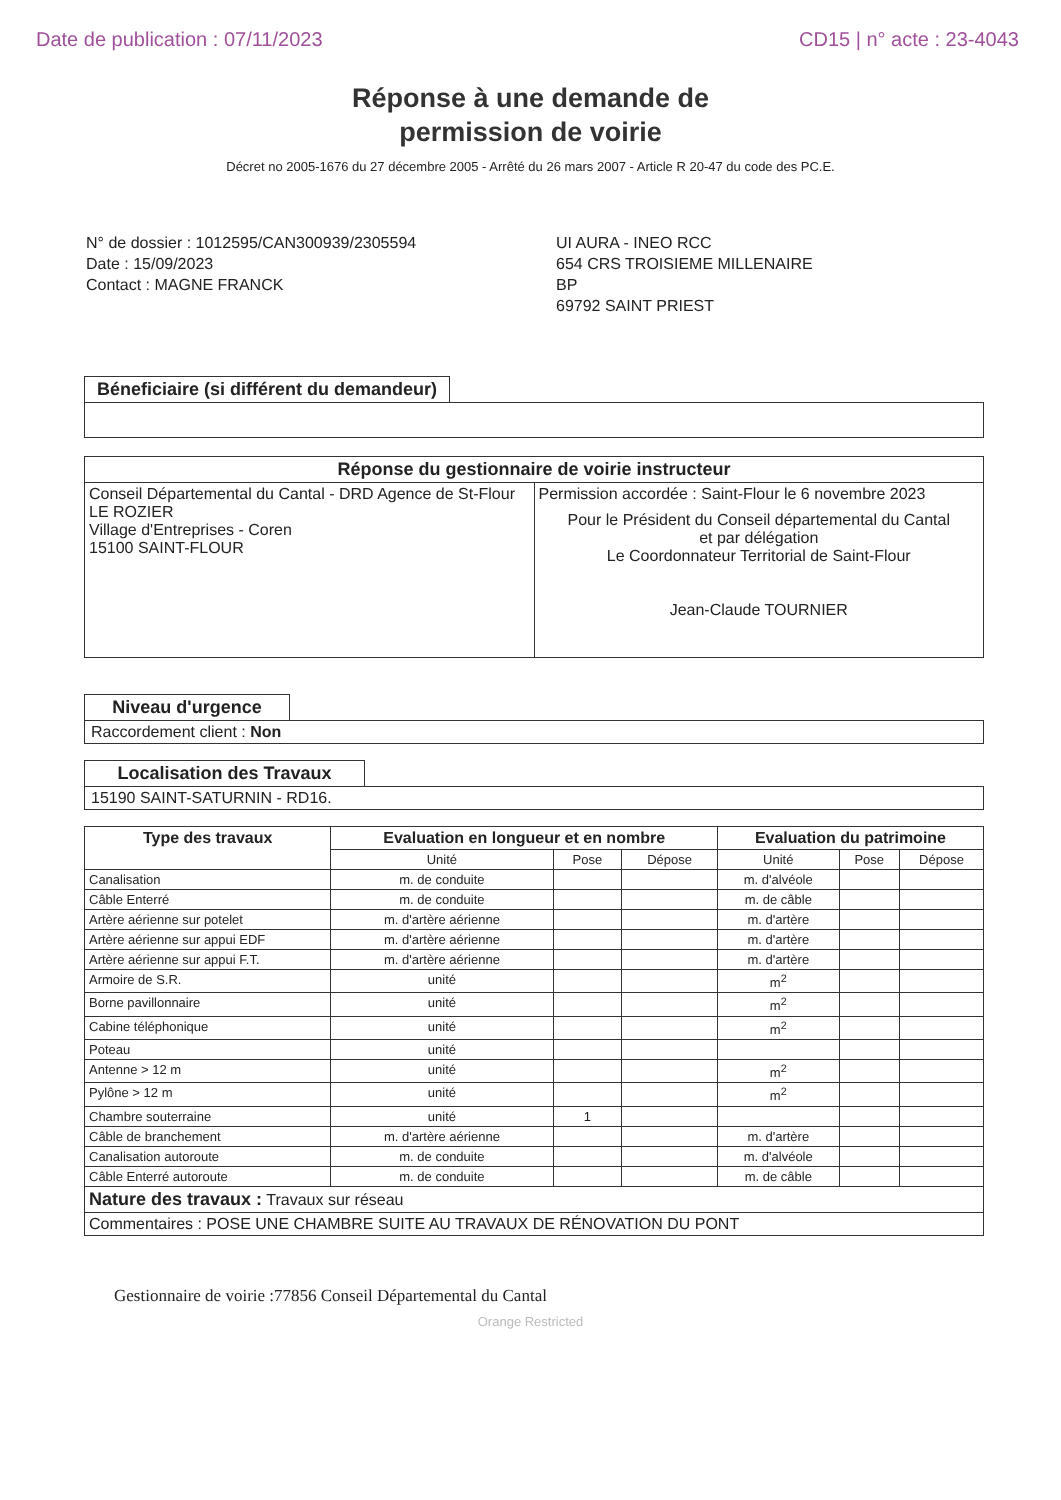Date de publication : 07/11/2023 CD15 | n° acte : 23-4043
Réponse à une demande de
permission de voirie
Décret no 2005-1676 du 27 décembre 2005 - Arrêté du 26 mars 2007 - Article R 20-47 du code des PC.E.
N° de dossier : 1012595/CAN300939/2305594
Date : 15/09/2023
Contact : MAGNE FRANCK
UI AURA - INEO RCC
654 CRS TROISIEME MILLENAIRE
BP
69792 SAINT PRIEST
Béneficiaire (si différent du demandeur)
Réponse du gestionnaire de voirie instructeur
| Conseil Départemental du Cantal - DRD Agence de St-Flour LE ROZIER Village d'Entreprises - Coren 15100 SAINT-FLOUR | Permission accordée : Saint-Flour le 6 novembre 2023 Pour le Président du Conseil départemental du Cantal et par délégation Le Coordonnateur Territorial de Saint-Flour Jean-Claude TOURNIER |
Niveau d'urgence
Raccordement client : Non
Localisation des Travaux
15190 SAINT-SATURNIN - RD16.
| Type des travaux | Evaluation en longueur et en nombre | | | Evaluation du patrimoine | | |
| --- | --- | --- | --- | --- | --- | --- |
| | Unité | Pose | Dépose | Unité | Pose | Dépose |
| Canalisation | m. de conduite | | | m. d'alvéole | | |
| Câble Enterré | m. de conduite | | | m. de câble | | |
| Artère aérienne sur potelet | m. d'artère aérienne | | | m. d'artère | | |
| Artère aérienne sur appui EDF | m. d'artère aérienne | | | m. d'artère | | |
| Artère aérienne sur appui F.T. | m. d'artère aérienne | | | m. d'artère | | |
| Armoire de S.R. | unité | | | m<sup>2</sup> | | |
| Borne pavillonnaire | unité | | | m<sup>2</sup> | | |
| Cabine téléphonique | unité | | | m<sup>2</sup> | | |
| Poteau | unité | | | | | |
| Antenne > 12 m | unité | | | m<sup>2</sup> | | |
| Pylône > 12 m | unité | | | m<sup>2</sup> | | |
| Chambre souterraine | unité | 1 | | | | |
| Câble de branchement | m. d'artère aérienne | | | m. d'artère | | |
| Canalisation autoroute | m. de conduite | | | m. d'alvéole | | |
| Câble Enterré autoroute | m. de conduite | | | m. de câble | | |
| Nature des travaux : Travaux sur réseau | | | | | | |
| Commentaires : POSE UNE CHAMBRE SUITE AU TRAVAUX DE RÉNOVATION DU PONT | | | | | | |
Gestionnaire de voirie :77856 Conseil Départemental du Cantal
Orange Restricted